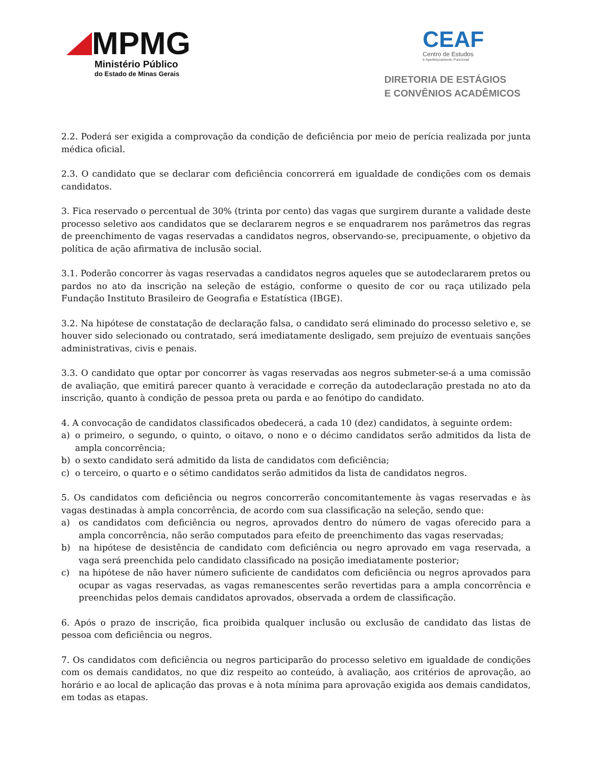MPMG
Ministério Público
do Estado de Minas Gerais
CEAF
Centro de Estudos
e Aperfeiçoamento Funcional
DIRETORIA DE ESTÁGIOS
E CONVÊNIOS ACADÊMICOS
2.2. Poderá ser exigida a comprovação da condição de deficiência por meio de perícia realizada por junta médica oficial.
2.3. O candidato que se declarar com deficiência concorrerá em igualdade de condições com os demais candidatos.
3. Fica reservado o percentual de 30% (trinta por cento) das vagas que surgirem durante a validade deste processo seletivo aos candidatos que se declararem negros e se enquadrarem nos parâmetros das regras de preenchimento de vagas reservadas a candidatos negros, observando-se, precipuamente, o objetivo da política de ação afirmativa de inclusão social.
3.1. Poderão concorrer às vagas reservadas a candidatos negros aqueles que se autodeclararem pretos ou pardos no ato da inscrição na seleção de estágio, conforme o quesito de cor ou raça utilizado pela Fundação Instituto Brasileiro de Geografia e Estatística (IBGE).
3.2. Na hipótese de constatação de declaração falsa, o candidato será eliminado do processo seletivo e, se houver sido selecionado ou contratado, será imediatamente desligado, sem prejuízo de eventuais sanções administrativas, civis e penais.
3.3. O candidato que optar por concorrer às vagas reservadas aos negros submeter-se-á a uma comissão de avaliação, que emitirá parecer quanto à veracidade e correção da autodeclaração prestada no ato da inscrição, quanto à condição de pessoa preta ou parda e ao fenótipo do candidato.
4. A convocação de candidatos classificados obedecerá, a cada 10 (dez) candidatos, à seguinte ordem:
a) o primeiro, o segundo, o quinto, o oitavo, o nono e o décimo candidatos serão admitidos da lista de ampla concorrência;
b) o sexto candidato será admitido da lista de candidatos com deficiência;
c) o terceiro, o quarto e o sétimo candidatos serão admitidos da lista de candidatos negros.
5. Os candidatos com deficiência ou negros concorrerão concomitantemente às vagas reservadas e às vagas destinadas à ampla concorrência, de acordo com sua classificação na seleção, sendo que:
a) os candidatos com deficiência ou negros, aprovados dentro do número de vagas oferecido para a ampla concorrência, não serão computados para efeito de preenchimento das vagas reservadas;
b) na hipótese de desistência de candidato com deficiência ou negro aprovado em vaga reservada, a vaga será preenchida pelo candidato classificado na posição imediatamente posterior;
c) na hipótese de não haver número suficiente de candidatos com deficiência ou negros aprovados para ocupar as vagas reservadas, as vagas remanescentes serão revertidas para a ampla concorrência e preenchidas pelos demais candidatos aprovados, observada a ordem de classificação.
6. Após o prazo de inscrição, fica proibida qualquer inclusão ou exclusão de candidato das listas de pessoa com deficiência ou negros.
7. Os candidatos com deficiência ou negros participarão do processo seletivo em igualdade de condições com os demais candidatos, no que diz respeito ao conteúdo, à avaliação, aos critérios de aprovação, ao horário e ao local de aplicação das provas e à nota mínima para aprovação exigida aos demais candidatos, em todas as etapas.